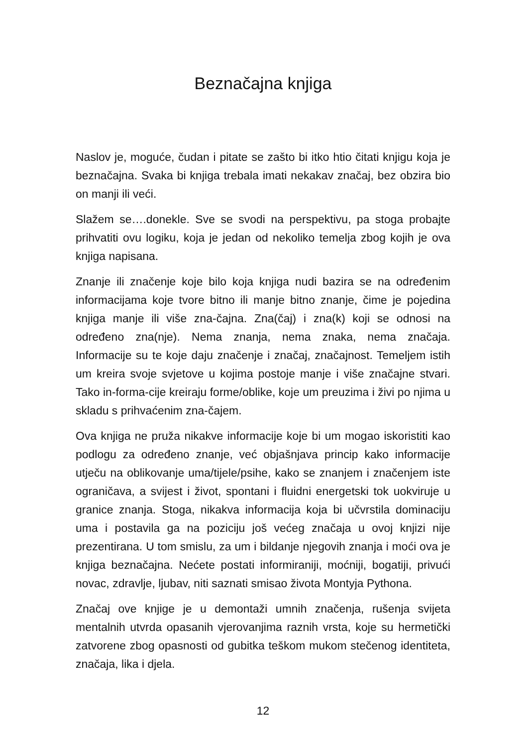Beznačajna knjiga
Naslov je, moguće, čudan i pitate se zašto bi itko htio čitati knjigu koja je beznačajna. Svaka bi knjiga trebala imati nekakav značaj, bez obzira bio on manji ili veći.
Slažem se….donekle. Sve se svodi na perspektivu, pa stoga probajte prihvatiti ovu logiku, koja je jedan od nekoliko temelja zbog kojih je ova knjiga napisana.
Znanje ili značenje koje bilo koja knjiga nudi bazira se na određenim informacijama koje tvore bitno ili manje bitno znanje, čime je pojedina knjiga manje ili više zna-čajna. Zna(čaj) i zna(k) koji se odnosi na određeno zna(nje). Nema znanja, nema znaka, nema značaja. Informacije su te koje daju značenje i značaj, značajnost. Temeljem istih um kreira svoje svjetove u kojima postoje manje i više značajne stvari. Tako in-forma-cije kreiraju forme/oblike, koje um preuzima i živi po njima u skladu s prihvaćenim zna-čajem.
Ova knjiga ne pruža nikakve informacije koje bi um mogao iskoristiti kao podlogu za određeno znanje, već objašnjava princip kako informacije utječu na oblikovanje uma/tijele/psihe, kako se znanjem i značenjem iste ograničava, a svijest i život, spontani i fluidni energetski tok uokviruje u granice znanja. Stoga, nikakva informacija koja bi učvrstila dominaciju uma i postavila ga na poziciju još većeg značaja u ovoj knjizi nije prezentirana. U tom smislu, za um i bildanje njegovih znanja i moći ova je knjiga beznačajna. Nećete postati informiraniji, moćniji, bogatiji, privući novac, zdravlje, ljubav, niti saznati smisao života Montyja Pythona.
Značaj ove knjige je u demontaži umnih značenja, rušenja svijeta mentalnih utvrda opasanih vjerovanjima raznih vrsta, koje su hermetički zatvorene zbog opasnosti od gubitka teškom mukom stečenog identiteta, značaja, lika i djela.
12